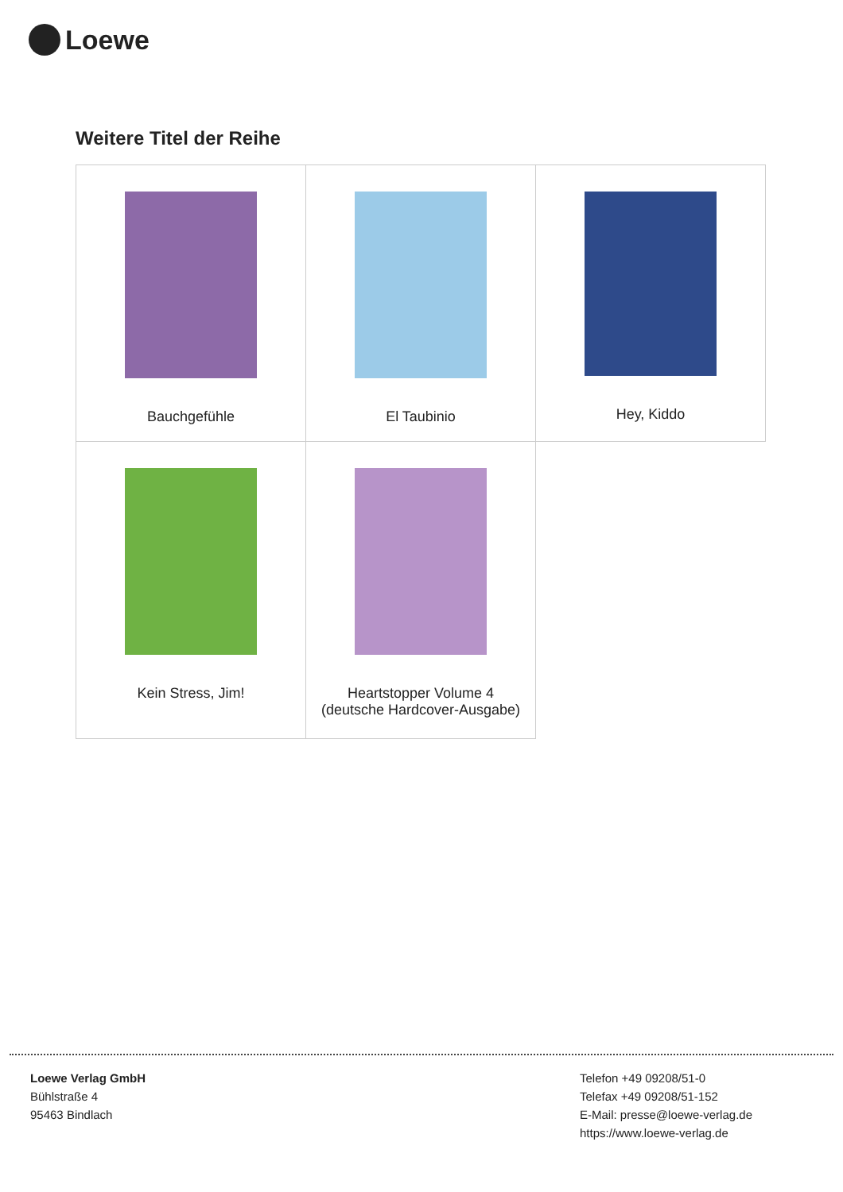Loewe
Weitere Titel der Reihe
| Bauchgefühle | El Taubinio | Hey, Kiddo |
| Kein Stress, Jim! | Heartstopper Volume 4 (deutsche Hardcover-Ausgabe) | |
Loewe Verlag GmbH
Bühlstraße 4
95463 Bindlach
Telefon +49 09208/51-0
Telefax +49 09208/51-152
E-Mail: presse@loewe-verlag.de
https://www.loewe-verlag.de